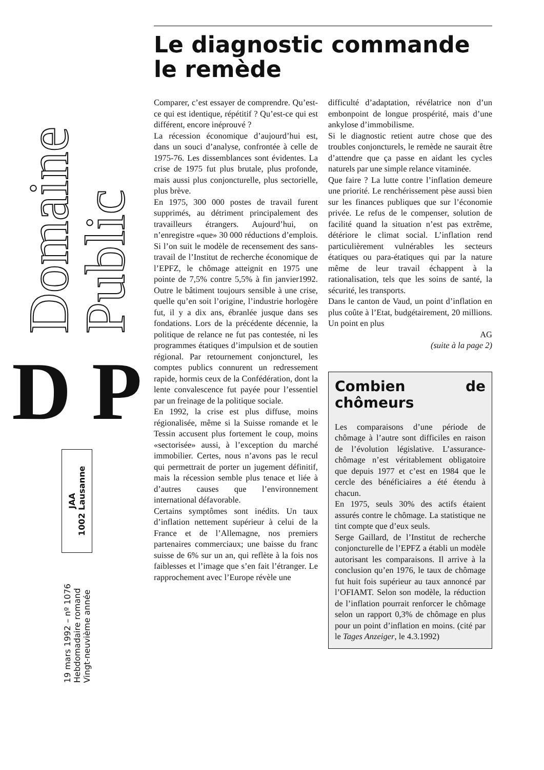Domaine Public
D P
JAA
1002 Lausanne
19 mars 1992 – nº 1076
Hebdomadaire romand
Vingt-neuvième année
Le diagnostic commande le remède
Comparer, c’est essayer de comprendre. Qu’est-ce qui est identique, répétitif ? Qu’est-ce qui est différent, encore inéprouvé ?
La récession économique d’aujourd’hui est, dans un souci d’analyse, confrontée à celle de 1975-76. Les dissemblances sont évidentes. La crise de 1975 fut plus brutale, plus profonde, mais aussi plus conjoncturelle, plus sectorielle, plus brève.
En 1975, 300 000 postes de travail furent supprimés, au détriment principalement des travailleurs étrangers. Aujourd’hui, on n’enregistre «que» 30 000 réductions d’emplois. Si l’on suit le modèle de recensement des sans-travail de l’Institut de recherche économique de l’EPFZ, le chômage atteignit en 1975 une pointe de 7,5% contre 5,5% à fin janvier1992. Outre le bâtiment toujours sensible à une crise, quelle qu’en soit l’origine, l’industrie horlogère fut, il y a dix ans, ébranlée jusque dans ses fondations. Lors de la précédente décennie, la politique de relance ne fut pas contestée, ni les programmes étatiques d’impulsion et de soutien régional. Par retournement conjoncturel, les comptes publics connurent un redressement rapide, hormis ceux de la Confédération, dont la lente convalescence fut payée pour l’essentiel par un freinage de la politique sociale.
En 1992, la crise est plus diffuse, moins régionalisée, même si la Suisse romande et le Tessin accusent plus fortement le coup, moins «sectorisée» aussi, à l’exception du marché immobilier. Certes, nous n’avons pas le recul qui permettrait de porter un jugement définitif, mais la récession semble plus tenace et liée à d’autres causes que l’environnement international défavorable.
Certains symptômes sont inédits. Un taux d’inflation nettement supérieur à celui de la France et de l’Allemagne, nos premiers partenaires commerciaux; une baisse du franc suisse de 6% sur un an, qui reflète à la fois nos faiblesses et l’image que s’en fait l’étranger. Le rapprochement avec l’Europe révèle une
difficulté d’adaptation, révélatrice non d’un embonpoint de longue prospérité, mais d’une ankylose d’immobilisme.
Si le diagnostic retient autre chose que des troubles conjoncturels, le remède ne saurait être d’attendre que ça passe en aidant les cycles naturels par une simple relance vitaminée.
Que faire ? La lutte contre l’inflation demeure une priorité. Le renchérissement pèse aussi bien sur les finances publiques que sur l’économie privée. Le refus de le compenser, solution de facilité quand la situation n’est pas extrême, détériore le climat social. L’inflation rend particulièrement vulnérables les secteurs étatiques ou para-étatiques qui par la nature même de leur travail échappent à la rationalisation, tels que les soins de santé, la sécurité, les transports.
Dans le canton de Vaud, un point d’inflation en plus coûte à l’Etat, budgétairement, 20 millions. Un point en plus
AG
(suite à la page 2)
Combien de chômeurs
Les comparaisons d’une période de chômage à l’autre sont difficiles en raison de l’évolution législative. L’assurance-chômage n’est véritablement obligatoire que depuis 1977 et c’est en 1984 que le cercle des bénéficiaires a été étendu à chacun.
En 1975, seuls 30% des actifs étaient assurés contre le chômage. La statistique ne tint compte que d’eux seuls.
Serge Gaillard, de l’Institut de recherche conjoncturelle de l’EPFZ a établi un modèle autorisant les comparaisons. Il arrive à la conclusion qu’en 1976, le taux de chômage fut huit fois supérieur au taux annoncé par l’OFIAMT. Selon son modèle, la réduction de l’inflation pourrait renforcer le chômage selon un rapport 0,3% de chômage en plus pour un point d’inflation en moins. (cité par le Tages Anzeiger, le 4.3.1992)